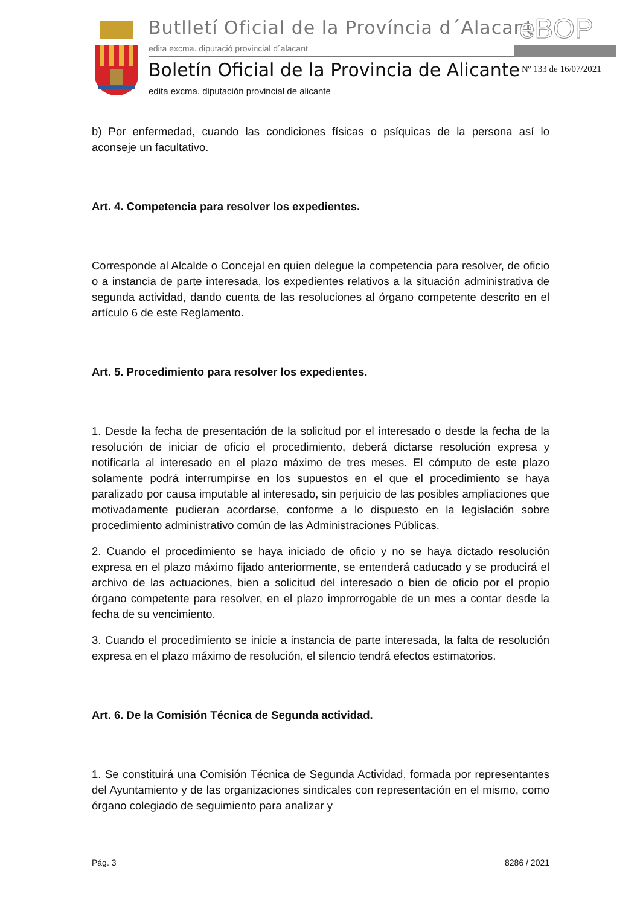Butlletí Oficial de la Província d´Alacant
edita excma. diputació provincial d´alacant
eBOP
Boletín Oficial de la Provincia de Alicante
edita excma. diputación provincial de alicante
Nº 133 de 16/07/2021
b) Por enfermedad, cuando las condiciones físicas o psíquicas de la persona así lo aconseje un facultativo.
Art. 4. Competencia para resolver los expedientes.
Corresponde al Alcalde o Concejal en quien delegue la competencia para resolver, de oficio o a instancia de parte interesada, los expedientes relativos a la situación administrativa de segunda actividad, dando cuenta de las resoluciones al órgano competente descrito en el artículo 6 de este Reglamento.
Art. 5. Procedimiento para resolver los expedientes.
1. Desde la fecha de presentación de la solicitud por el interesado o desde la fecha de la resolución de iniciar de oficio el procedimiento, deberá dictarse resolución expresa y notificarla al interesado en el plazo máximo de tres meses. El cómputo de este plazo solamente podrá interrumpirse en los supuestos en el que el procedimiento se haya paralizado por causa imputable al interesado, sin perjuicio de las posibles ampliaciones que motivadamente pudieran acordarse, conforme a lo dispuesto en la legislación sobre procedimiento administrativo común de las Administraciones Públicas.
2. Cuando el procedimiento se haya iniciado de oficio y no se haya dictado resolución expresa en el plazo máximo fijado anteriormente, se entenderá caducado y se producirá el archivo de las actuaciones, bien a solicitud del interesado o bien de oficio por el propio órgano competente para resolver, en el plazo improrrogable de un mes a contar desde la fecha de su vencimiento.
3. Cuando el procedimiento se inicie a instancia de parte interesada, la falta de resolución expresa en el plazo máximo de resolución, el silencio tendrá efectos estimatorios.
Art. 6. De la Comisión Técnica de Segunda actividad.
1. Se constituirá una Comisión Técnica de Segunda Actividad, formada por representantes del Ayuntamiento y de las organizaciones sindicales con representación en el mismo, como órgano colegiado de seguimiento para analizar y
Pág. 3 8286 / 2021